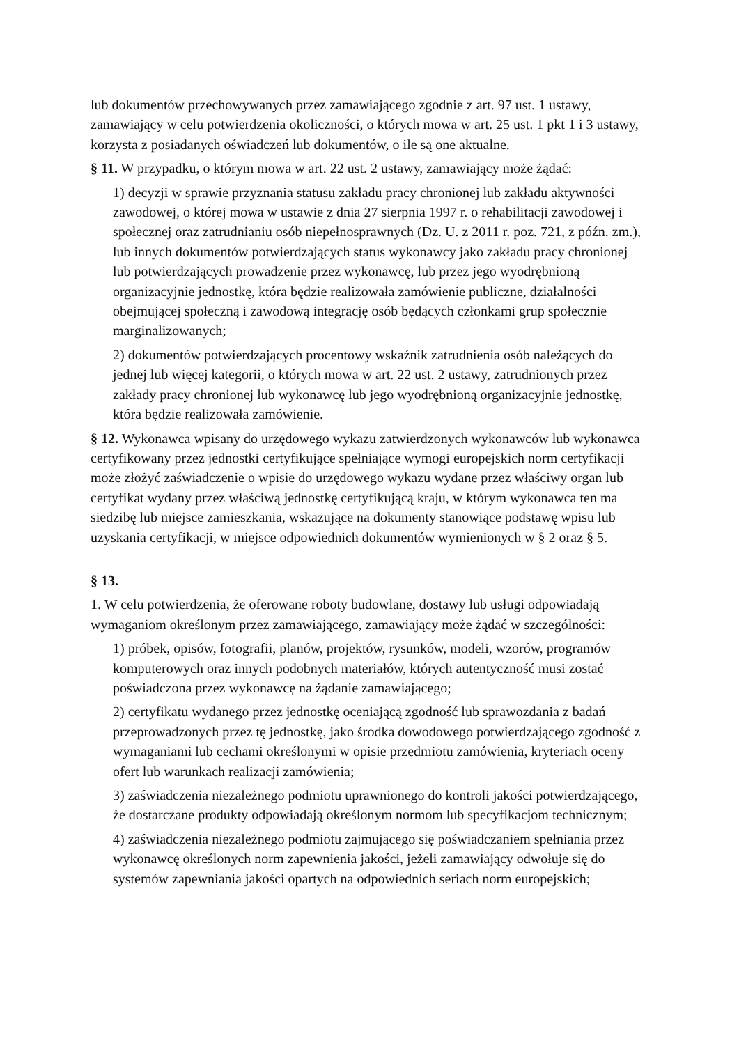lub dokumentów przechowywanych przez zamawiającego zgodnie z art. 97 ust. 1 ustawy, zamawiający w celu potwierdzenia okoliczności, o których mowa w art. 25 ust. 1 pkt 1 i 3 ustawy, korzysta z posiadanych oświadczeń lub dokumentów, o ile są one aktualne.
§ 11. W przypadku, o którym mowa w art. 22 ust. 2 ustawy, zamawiający może żądać:
1) decyzji w sprawie przyznania statusu zakładu pracy chronionej lub zakładu aktywności zawodowej, o której mowa w ustawie z dnia 27 sierpnia 1997 r. o rehabilitacji zawodowej i społecznej oraz zatrudnianiu osób niepełnosprawnych (Dz. U. z 2011 r. poz. 721, z późn. zm.), lub innych dokumentów potwierdzających status wykonawcy jako zakładu pracy chronionej lub potwierdzających prowadzenie przez wykonawcę, lub przez jego wyodrębnioną organizacyjnie jednostkę, która będzie realizowała zamówienie publiczne, działalności obejmującej społeczną i zawodową integrację osób będących członkami grup społecznie marginalizowanych;
2) dokumentów potwierdzających procentowy wskaźnik zatrudnienia osób należących do jednej lub więcej kategorii, o których mowa w art. 22 ust. 2 ustawy, zatrudnionych przez zakłady pracy chronionej lub wykonawcę lub jego wyodrębnioną organizacyjnie jednostkę, która będzie realizowała zamówienie.
§ 12. Wykonawca wpisany do urzędowego wykazu zatwierdzonych wykonawców lub wykonawca certyfikowany przez jednostki certyfikujące spełniające wymogi europejskich norm certyfikacji może złożyć zaświadczenie o wpisie do urzędowego wykazu wydane przez właściwy organ lub certyfikat wydany przez właściwą jednostkę certyfikującą kraju, w którym wykonawca ten ma siedzibę lub miejsce zamieszkania, wskazujące na dokumenty stanowiące podstawę wpisu lub uzyskania certyfikacji, w miejsce odpowiednich dokumentów wymienionych w § 2 oraz § 5.
§ 13.
1. W celu potwierdzenia, że oferowane roboty budowlane, dostawy lub usługi odpowiadają wymaganiom określonym przez zamawiającego, zamawiający może żądać w szczególności:
1) próbek, opisów, fotografii, planów, projektów, rysunków, modeli, wzorów, programów komputerowych oraz innych podobnych materiałów, których autentyczność musi zostać poświadczona przez wykonawcę na żądanie zamawiającego;
2) certyfikatu wydanego przez jednostkę oceniającą zgodność lub sprawozdania z badań przeprowadzonych przez tę jednostkę, jako środka dowodowego potwierdzającego zgodność z wymaganiami lub cechami określonymi w opisie przedmiotu zamówienia, kryteriach oceny ofert lub warunkach realizacji zamówienia;
3) zaświadczenia niezależnego podmiotu uprawnionego do kontroli jakości potwierdzającego, że dostarczane produkty odpowiadają określonym normom lub specyfikacjom technicznym;
4) zaświadczenia niezależnego podmiotu zajmującego się poświadczaniem spełniania przez wykonawcę określonych norm zapewnienia jakości, jeżeli zamawiający odwołuje się do systemów zapewniania jakości opartych na odpowiednich seriach norm europejskich;